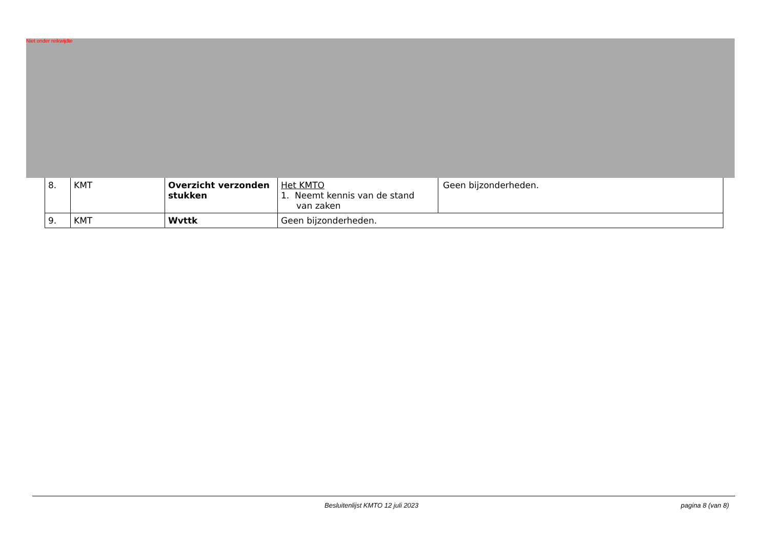Niet onder reikwijdte
| 8. | KMT | Overzicht verzonden stukken | Het KMTO 1. Neemt kennis van de stand van zaken | Geen bijzonderheden. |
| 9. | KMT | Wvttk | Geen bijzonderheden. | |
Besluitenlijst KMTO 12 juli 2023 pagina 8 (van 8)